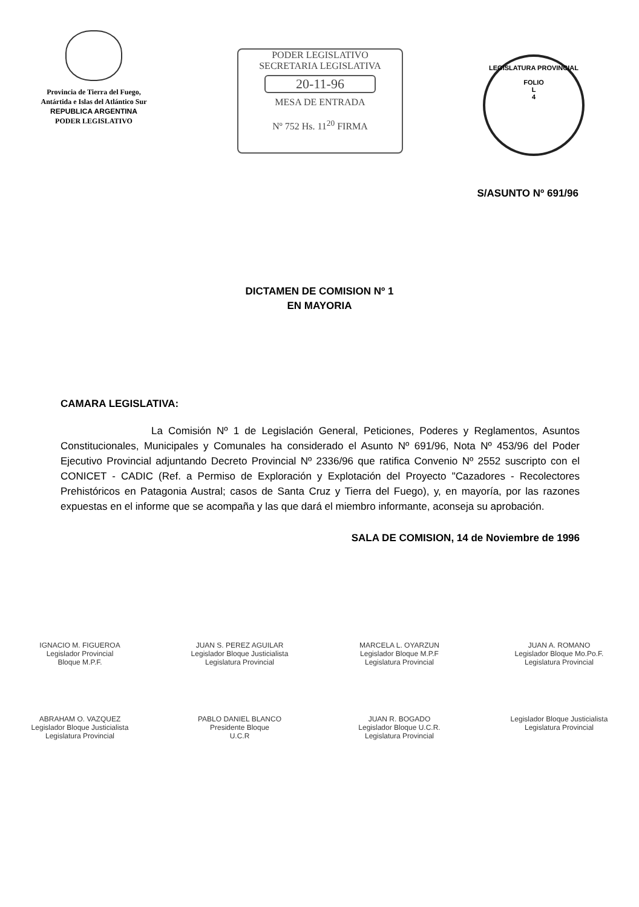Provincia de Tierra del Fuego,
Antártida e Islas del Atlántico Sur
REPUBLICA ARGENTINA
PODER LEGISLATIVO
PODER LEGISLATIVO
SECRETARIA LEGISLATIVA
20-11-96
MESA DE ENTRADA
Nº 752 Hs. 11<sup>20</sup> FIRMA
LEGISLATURA PROVINCIAL
FOLIO
L
4
S/ASUNTO Nº 691/96
DICTAMEN DE COMISION Nº 1
EN MAYORIA
CAMARA LEGISLATIVA:
La Comisión Nº 1 de Legislación General, Peticiones, Poderes y Reglamentos, Asuntos Constitucionales, Municipales y Comunales ha considerado el Asunto Nº 691/96, Nota Nº 453/96 del Poder Ejecutivo Provincial adjuntando Decreto Provincial Nº 2336/96 que ratifica Convenio Nº 2552 suscripto con el CONICET - CADIC (Ref. a Permiso de Exploración y Explotación del Proyecto "Cazadores - Recolectores Prehistóricos en Patagonia Austral; casos de Santa Cruz y Tierra del Fuego), y, en mayoría, por las razones expuestas en el informe que se acompaña y las que dará el miembro informante, aconseja su aprobación.
SALA DE COMISION, 14 de Noviembre de 1996
IGNACIO M. FIGUEROA
Legislador Provincial
Bloque M.P.F.
JUAN S. PEREZ AGUILAR
Legislador Bloque Justicialista
Legislatura Provincial
MARCELA L. OYARZUN
Legislador Bloque M.P.F
Legislatura Provincial
JUAN A. ROMANO
Legislador Bloque Mo.Po.F.
Legislatura Provincial
ABRAHAM O. VAZQUEZ
Legislador Bloque Justicialista
Legislatura Provincial
PABLO DANIEL BLANCO
Presidente Bloque
U.C.R
JUAN R. BOGADO
Legislador Bloque U.C.R.
Legislatura Provincial
Legislador Bloque Justicialista
Legislatura Provincial